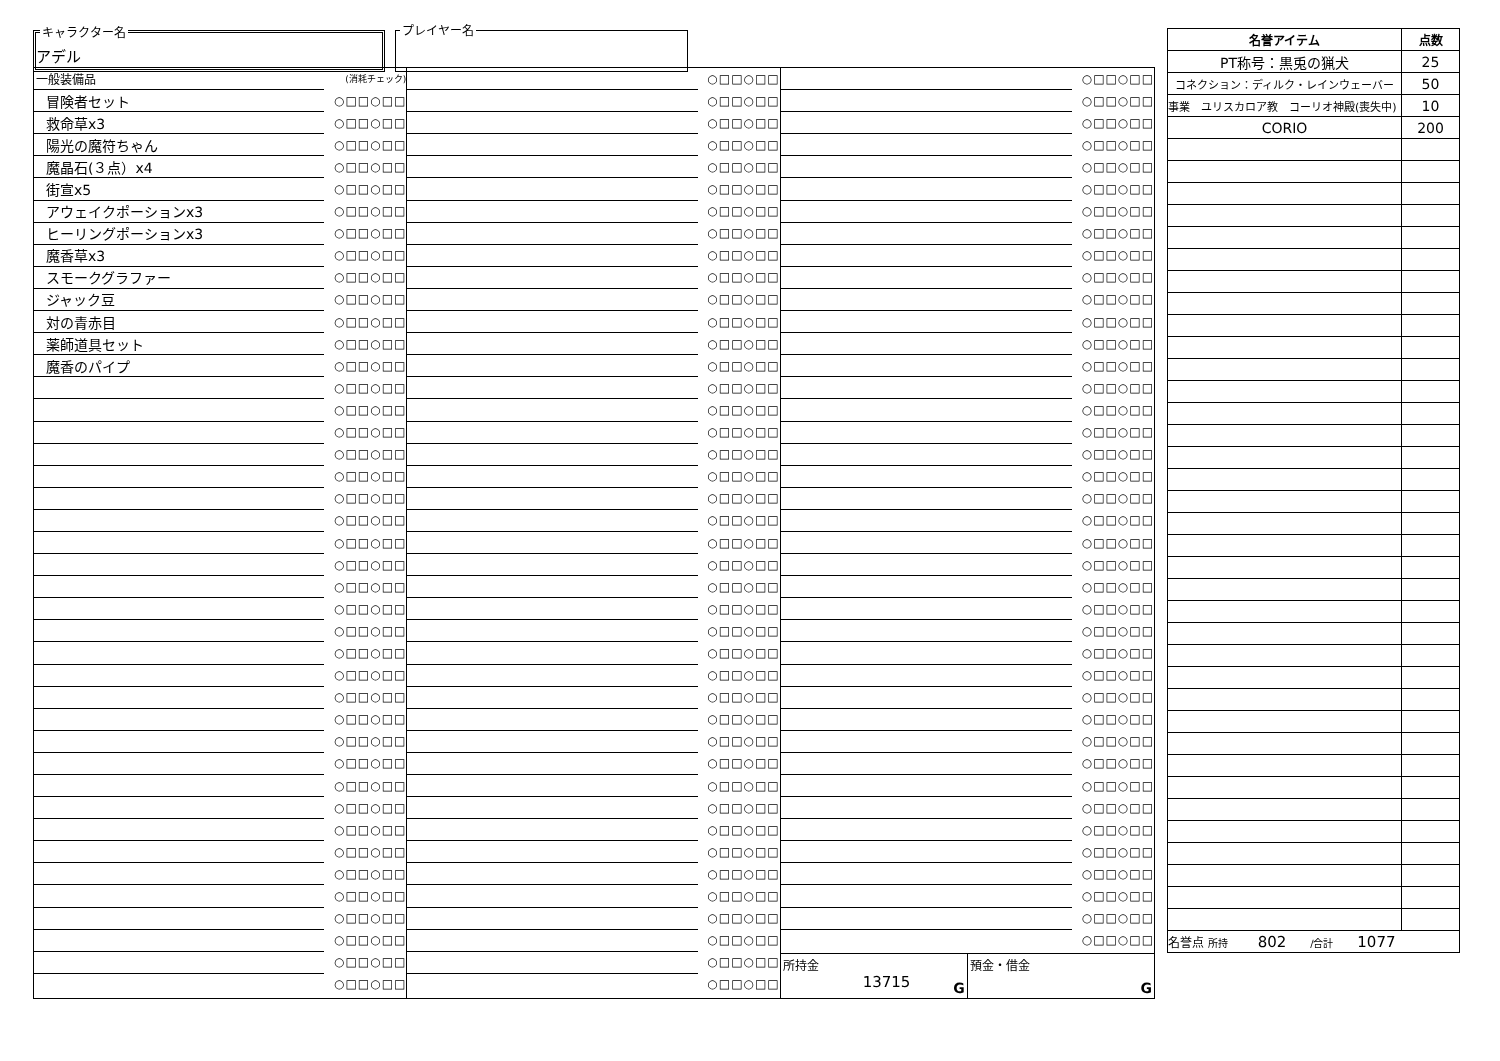キャラクター名
アデル
プレイヤー名
| 一般装備品 | (消耗チェック) |
| 冒険者セット | ○□□○□□ |
| 救命草x3 | ○□□○□□ |
| 陽光の魔符ちゃん | ○□□○□□ |
| 魔晶石(３点）x4 | ○□□○□□ |
| 街宣x5 | ○□□○□□ |
| アウェイクポーションx3 | ○□□○□□ |
| ヒーリングポーションx3 | ○□□○□□ |
| 魔香草x3 | ○□□○□□ |
| スモークグラファー | ○□□○□□ |
| ジャック豆 | ○□□○□□ |
| 対の青赤目 | ○□□○□□ |
| 薬師道具セット | ○□□○□□ |
| 魔香のパイプ | ○□□○□□ |
| | ○□□○□□ |
| | ○□□○□□ |
| | ○□□○□□ |
| | ○□□○□□ |
| | ○□□○□□ |
| | ○□□○□□ |
| | ○□□○□□ |
| | ○□□○□□ |
| | ○□□○□□ |
| | ○□□○□□ |
| | ○□□○□□ |
| | ○□□○□□ |
| | ○□□○□□ |
| | ○□□○□□ |
| | ○□□○□□ |
| | ○□□○□□ |
| | ○□□○□□ |
| | ○□□○□□ |
| | ○□□○□□ |
| | ○□□○□□ |
| | ○□□○□□ |
| | ○□□○□□ |
| | ○□□○□□ |
| | ○□□○□□ |
| | ○□□○□□ |
| | ○□□○□□ |
| | ○□□○□□ |
| | ○□□○□□ |
| | ○□□○□□ |
| | ○□□○□□ |
| | ○□□○□□ |
| | ○□□○□□ |
| | ○□□○□□ |
| | ○□□○□□ |
| | ○□□○□□ |
| | ○□□○□□ |
| | ○□□○□□ |
| | ○□□○□□ |
| | ○□□○□□ |
| | ○□□○□□ |
| | ○□□○□□ |
| | ○□□○□□ |
| | ○□□○□□ |
| | ○□□○□□ |
| | ○□□○□□ |
| | ○□□○□□ |
| | ○□□○□□ |
| | ○□□○□□ |
| | ○□□○□□ |
| | ○□□○□□ |
| | ○□□○□□ |
| | ○□□○□□ |
| | ○□□○□□ |
| | ○□□○□□ |
| | ○□□○□□ |
| | ○□□○□□ |
| | ○□□○□□ |
| | ○□□○□□ |
| | ○□□○□□ |
| | ○□□○□□ |
| | ○□□○□□ |
| | ○□□○□□ |
| | ○□□○□□ |
| | ○□□○□□ |
| | ○□□○□□ |
| | ○□□○□□ |
| | ○□□○□□ |
| | ○□□○□□ |
| | ○□□○□□ |
| | ○□□○□□ |
| | ○□□○□□ |
| | ○□□○□□ |
| | ○□□○□□ |
| | ○□□○□□ |
| | ○□□○□□ |
| | ○□□○□□ |
| | ○□□○□□ |
| | ○□□○□□ |
| | ○□□○□□ |
| | ○□□○□□ |
| | ○□□○□□ |
| | ○□□○□□ |
| | ○□□○□□ |
| | ○□□○□□ |
| | ○□□○□□ |
| | ○□□○□□ |
| | ○□□○□□ |
| | ○□□○□□ |
| | ○□□○□□ |
| | ○□□○□□ |
| | ○□□○□□ |
| | ○□□○□□ |
| | ○□□○□□ |
| | ○□□○□□ |
| | ○□□○□□ |
| | ○□□○□□ |
| | ○□□○□□ |
| | ○□□○□□ |
| | ○□□○□□ |
| | ○□□○□□ |
| | ○□□○□□ |
| | ○□□○□□ |
| | ○□□○□□ |
| | ○□□○□□ |
| | ○□□○□□ |
| | ○□□○□□ |
| | ○□□○□□ |
| | ○□□○□□ |
| | ○□□○□□ |
| | ○□□○□□ |
所持金
13715
G
預金・借金
G
| 名誉アイテム | 点数 |
| --- | --- |
| PT称号：黒兎の猟犬 | 25 |
| コネクション：ディルク・レインウェーバー | 50 |
| 事業 ユリスカロア教 コーリオ神殿(喪失中) | 10 |
| CORIO | 200 |
| 名誉点 所持 802 /合計 1077 | |